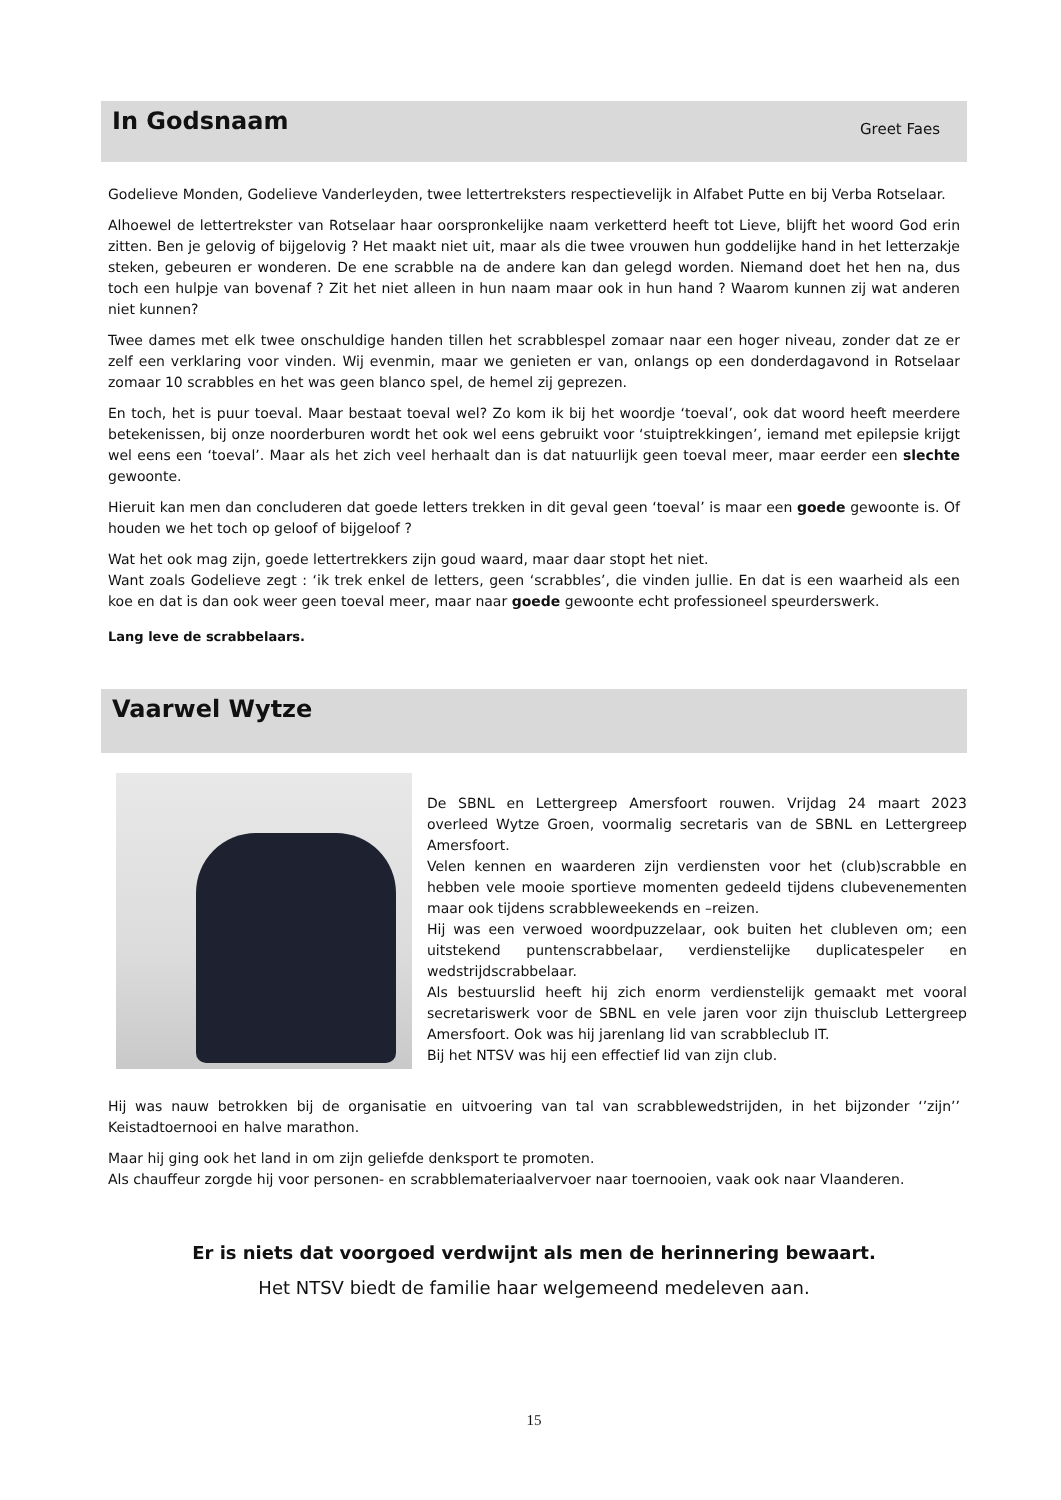In Godsnaam
Greet Faes
Godelieve Monden, Godelieve Vanderleyden, twee lettertreksters respectievelijk in Alfabet Putte en bij Verba Rotselaar.
Alhoewel de lettertrekster van Rotselaar haar oorspronkelijke naam verketterd heeft tot Lieve, blijft het woord God erin zitten. Ben je gelovig of bijgelovig ? Het maakt niet uit, maar als die twee vrouwen hun goddelijke hand in het letterzakje steken, gebeuren er wonderen. De ene scrabble na de andere kan dan gelegd worden. Niemand doet het hen na, dus toch een hulpje van bovenaf ? Zit het niet alleen in hun naam maar ook in hun hand ? Waarom kunnen zij wat anderen niet kunnen?
Twee dames met elk twee onschuldige handen tillen het scrabblespel zomaar naar een hoger niveau, zonder dat ze er zelf een verklaring voor vinden. Wij evenmin, maar we genieten er van, onlangs op een donderdagavond in Rotselaar zomaar 10 scrabbles en het was geen blanco spel, de hemel zij geprezen.
En toch, het is puur toeval. Maar bestaat toeval wel? Zo kom ik bij het woordje ‘toeval’, ook dat woord heeft meerdere betekenissen, bij onze noorderburen wordt het ook wel eens gebruikt voor ‘stuiptrekkingen’, iemand met epilepsie krijgt wel eens een ‘toeval’. Maar als het zich veel herhaalt dan is dat natuurlijk geen toeval meer, maar eerder een slechte gewoonte.
Hieruit kan men dan concluderen dat goede letters trekken in dit geval geen ‘toeval’ is maar een goede gewoonte is. Of houden we het toch op geloof of bijgeloof ?
Wat het ook mag zijn, goede lettertrekkers zijn goud waard, maar daar stopt het niet.
Want zoals Godelieve zegt : ‘ik trek enkel de letters, geen ‘scrabbles’, die vinden jullie. En dat is een waarheid als een koe en dat is dan ook weer geen toeval meer, maar naar goede gewoonte echt professioneel speurderswerk.
Lang leve de scrabbelaars.
Vaarwel Wytze
De SBNL en Lettergreep Amersfoort rouwen. Vrijdag 24 maart 2023 overleed Wytze Groen, voormalig secretaris van de SBNL en Lettergreep Amersfoort.
Velen kennen en waarderen zijn verdiensten voor het (club)scrabble en hebben vele mooie sportieve momenten gedeeld tijdens clubevenementen maar ook tijdens scrabbleweekends en –reizen.
Hij was een verwoed woordpuzzelaar, ook buiten het clubleven om; een uitstekend puntenscrabbelaar, verdienstelijke duplicatespeler en wedstrijdscrabbelaar.
Als bestuurslid heeft hij zich enorm verdienstelijk gemaakt met vooral secretariswerk voor de SBNL en vele jaren voor zijn thuisclub Lettergreep Amersfoort. Ook was hij jarenlang lid van scrabbleclub IT.
Bij het NTSV was hij een effectief lid van zijn club.
Hij was nauw betrokken bij de organisatie en uitvoering van tal van scrabblewedstrijden, in het bijzonder ‘’zijn’’ Keistadtoernooi en halve marathon.
Maar hij ging ook het land in om zijn geliefde denksport te promoten.
Als chauffeur zorgde hij voor personen- en scrabblemateriaalvervoer naar toernooien, vaak ook naar Vlaanderen.
Er is niets dat voorgoed verdwijnt als men de herinnering bewaart.
Het NTSV biedt de familie haar welgemeend medeleven aan.
15